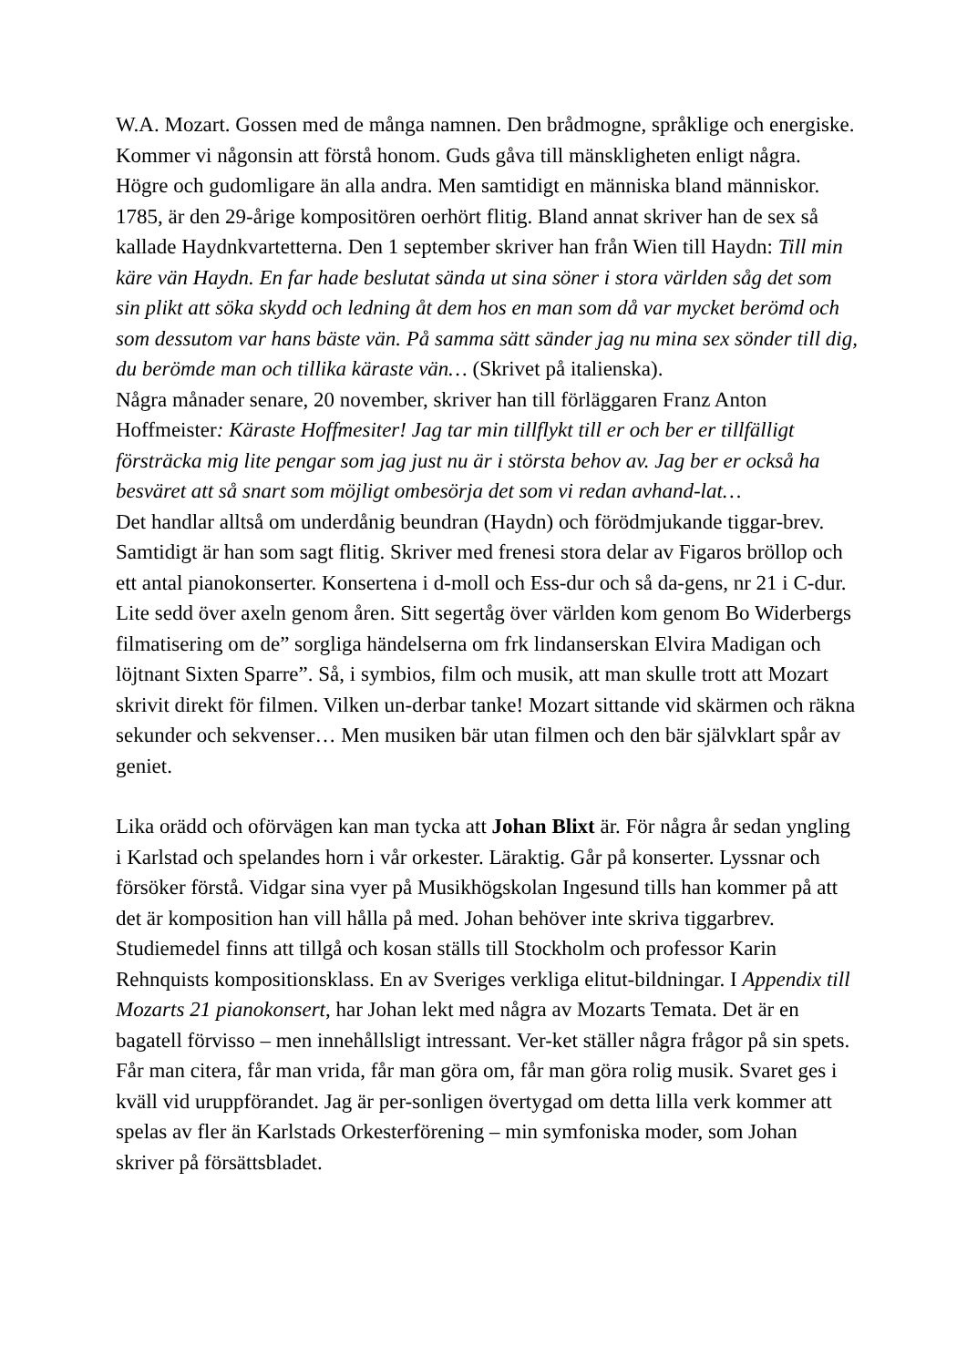W.A. Mozart. Gossen med de många namnen. Den brådmogne, språklige och energiske. Kommer vi någonsin att förstå honom. Guds gåva till mänskligheten enligt några. Högre och gudomligare än alla andra. Men samtidigt en människa bland människor. 1785, är den 29-årige kompositören oerhört flitig. Bland annat skriver han de sex så kallade Haydnkvartetterna. Den 1 september skriver han från Wien till Haydn: Till min käre vän Haydn. En far hade beslutat sända ut sina söner i stora världen såg det som sin plikt att söka skydd och ledning åt dem hos en man som då var mycket berömd och som dessutom var hans bäste vän. På samma sätt sänder jag nu mina sex sönder till dig, du berömde man och tillika käraste vän… (Skrivet på italienska).
Några månader senare, 20 november, skriver han till förläggaren Franz Anton Hoffmeister: Käraste Hoffmesiter! Jag tar min tillflykt till er och ber er tillfälligt försträcka mig lite pengar som jag just nu är i största behov av. Jag ber er också ha besväret att så snart som möjligt ombesörja det som vi redan avhand-lat…
Det handlar alltså om underdånig beundran (Haydn) och förödmjukande tiggar-brev. Samtidigt är han som sagt flitig. Skriver med frenesi stora delar av Figaros bröllop och ett antal pianokonserter. Konsertena i d-moll och Ess-dur och så da-gens, nr 21 i C-dur. Lite sedd över axeln genom åren. Sitt segertåg över världen kom genom Bo Widerbergs filmatisering om de” sorgliga händelserna om frk lindanserskan Elvira Madigan och löjtnant Sixten Sparre”. Så, i symbios, film och musik, att man skulle trott att Mozart skrivit direkt för filmen. Vilken un-derbar tanke! Mozart sittande vid skärmen och räkna sekunder och sekvenser… Men musiken bär utan filmen och den bär självklart spår av geniet.
Lika orädd och oförvägen kan man tycka att Johan Blixt är. För några år sedan yngling i Karlstad och spelandes horn i vår orkester. Läraktig. Går på konserter. Lyssnar och försöker förstå. Vidgar sina vyer på Musikhögskolan Ingesund tills han kommer på att det är komposition han vill hålla på med. Johan behöver inte skriva tiggarbrev. Studiemedel finns att tillgå och kosan ställs till Stockholm och professor Karin Rehnquists kompositionsklass. En av Sveriges verkliga elitut-bildningar. I Appendix till Mozarts 21 pianokonsert, har Johan lekt med några av Mozarts Temata. Det är en bagatell förvisso – men innehållsligt intressant. Ver-ket ställer några frågor på sin spets. Får man citera, får man vrida, får man göra om, får man göra rolig musik. Svaret ges i kväll vid uruppförandet. Jag är per-sonligen övertygad om detta lilla verk kommer att spelas av fler än Karlstads Orkesterförening – min symfoniska moder, som Johan skriver på försättsbladet.